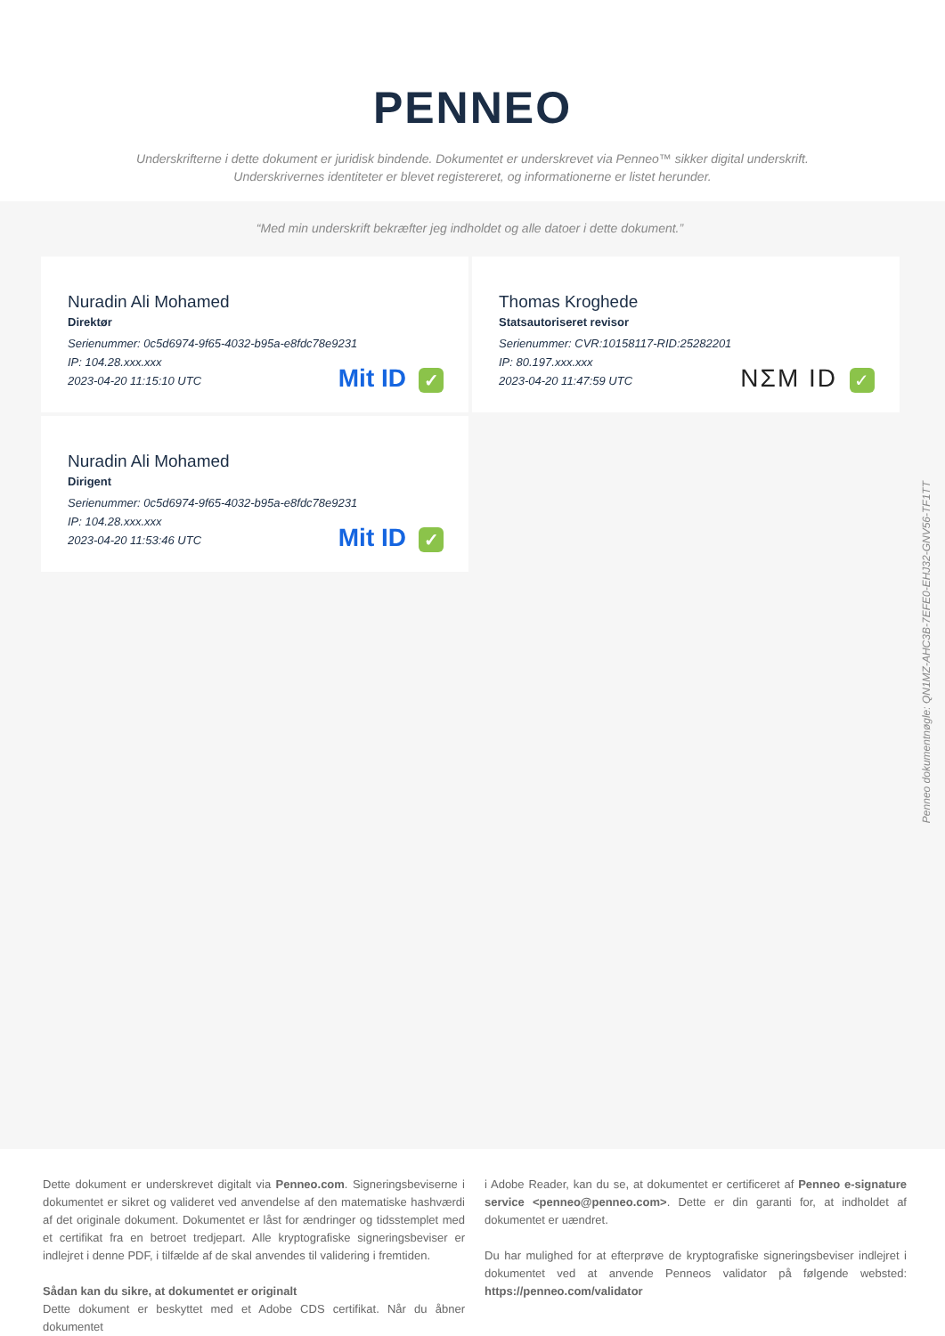PENNEO
Underskrifterne i dette dokument er juridisk bindende. Dokumentet er underskrevet via Penneo™ sikker digital underskrift.
Underskrivernes identiteter er blevet registereret, og informationerne er listet herunder.
“Med min underskrift bekræfter jeg indholdet og alle datoer i dette dokument.”
Nuradin Ali Mohamed
Direktør
Serienummer: 0c5d6974-9f65-4032-b95a-e8fdc78e9231
IP: 104.28.xxx.xxx
2023-04-20 11:15:10 UTC
Mit ID ✓
Thomas Kroghede
Statsautoriseret revisor
Serienummer: CVR:10158117-RID:25282201
IP: 80.197.xxx.xxx
2023-04-20 11:47:59 UTC
NΣM ID ✓
Nuradin Ali Mohamed
Dirigent
Serienummer: 0c5d6974-9f65-4032-b95a-e8fdc78e9231
IP: 104.28.xxx.xxx
2023-04-20 11:53:46 UTC
Mit ID ✓
Penneo dokumentnøgle: QN1MZ-AHC3B-7EFE0-EHJ32-GNV56-TF1TT
Dette dokument er underskrevet digitalt via Penneo.com. Signeringsbeviserne i dokumentet er sikret og valideret ved anvendelse af den matematiske hashværdi af det originale dokument. Dokumentet er låst for ændringer og tidsstemplet med et certifikat fra en betroet tredjepart. Alle kryptografiske signeringsbeviser er indlejret i denne PDF, i tilfælde af de skal anvendes til validering i fremtiden.
Sådan kan du sikre, at dokumentet er originalt
Dette dokument er beskyttet med et Adobe CDS certifikat. Når du åbner dokumentet
i Adobe Reader, kan du se, at dokumentet er certificeret af Penneo e-signature service <penneo@penneo.com>. Dette er din garanti for, at indholdet af dokumentet er uændret.
Du har mulighed for at efterprøve de kryptografiske signeringsbeviser indlejret i dokumentet ved at anvende Penneos validator på følgende websted: https://penneo.com/validator